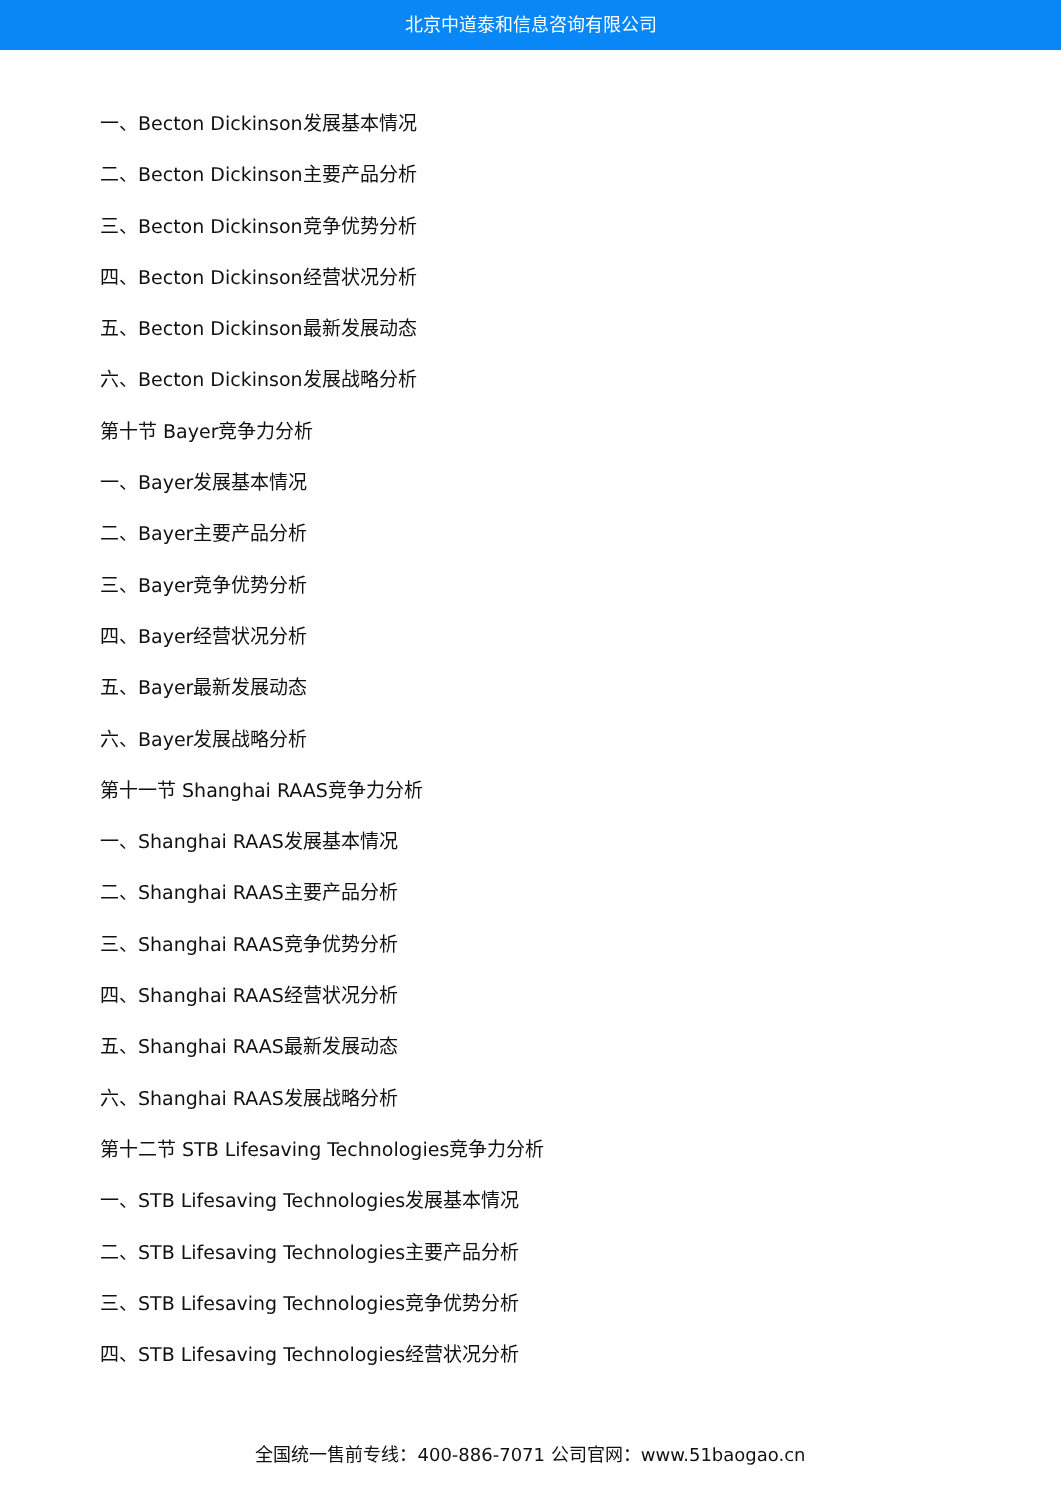北京中道泰和信息咨询有限公司
一、Becton Dickinson发展基本情况
二、Becton Dickinson主要产品分析
三、Becton Dickinson竞争优势分析
四、Becton Dickinson经营状况分析
五、Becton Dickinson最新发展动态
六、Becton Dickinson发展战略分析
第十节 Bayer竞争力分析
一、Bayer发展基本情况
二、Bayer主要产品分析
三、Bayer竞争优势分析
四、Bayer经营状况分析
五、Bayer最新发展动态
六、Bayer发展战略分析
第十一节 Shanghai RAAS竞争力分析
一、Shanghai RAAS发展基本情况
二、Shanghai RAAS主要产品分析
三、Shanghai RAAS竞争优势分析
四、Shanghai RAAS经营状况分析
五、Shanghai RAAS最新发展动态
六、Shanghai RAAS发展战略分析
第十二节 STB Lifesaving Technologies竞争力分析
一、STB Lifesaving Technologies发展基本情况
二、STB Lifesaving Technologies主要产品分析
三、STB Lifesaving Technologies竞争优势分析
四、STB Lifesaving Technologies经营状况分析
全国统一售前专线：400-886-7071 公司官网：www.51baogao.cn